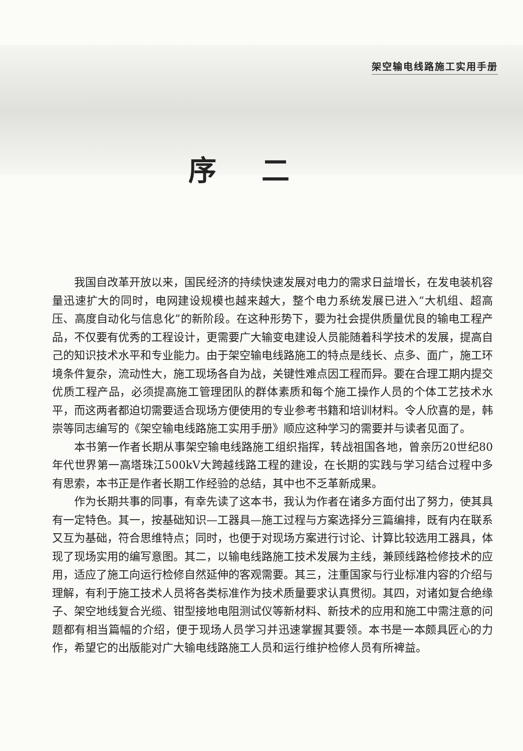架空输电线路施工实用手册
序二
我国自改革开放以来，国民经济的持续快速发展对电力的需求日益增长，在发电装机容量迅速扩大的同时，电网建设规模也越来越大，整个电力系统发展已进入“大机组、超高压、高度自动化与信息化”的新阶段。在这种形势下，要为社会提供质量优良的输电工程产品，不仅要有优秀的工程设计，更需要广大输变电建设人员能随着科学技术的发展，提高自己的知识技术水平和专业能力。由于架空输电线路施工的特点是线长、点多、面广，施工环境条件复杂，流动性大，施工现场各自为战，关键性难点因工程而异。要在合理工期内提交优质工程产品，必须提高施工管理团队的群体素质和每个施工操作人员的个体工艺技术水平，而这两者都迫切需要适合现场方便使用的专业参考书籍和培训材料。令人欣喜的是，韩崇等同志编写的《架空输电线路施工实用手册》顺应这种学习的需要并与读者见面了。
本书第一作者长期从事架空输电线路施工组织指挥，转战祖国各地，曾亲历20世纪80年代世界第一高塔珠江500kV大跨越线路工程的建设，在长期的实践与学习结合过程中多有思索，本书正是作者长期工作经验的总结，其中也不乏革新成果。
作为长期共事的同事，有幸先读了这本书，我认为作者在诸多方面付出了努力，使其具有一定特色。其一，按基础知识—工器具—施工过程与方案选择分三篇编排，既有内在联系又互为基础，符合思维特点；同时，也便于对现场方案进行讨论、计算比较选用工器具，体现了现场实用的编写意图。其二，以输电线路施工技术发展为主线，兼顾线路检修技术的应用，适应了施工向运行检修自然延伸的客观需要。其三，注重国家与行业标准内容的介绍与理解，有利于施工技术人员将各类标准作为技术质量要求认真贯彻。其四，对诸如复合绝缘子、架空地线复合光缆、钳型接地电阻测试仪等新材料、新技术的应用和施工中需注意的问题都有相当篇幅的介绍，便于现场人员学习并迅速掌握其要领。本书是一本颇具匠心的力作，希望它的出版能对广大输电线路施工人员和运行维护检修人员有所裨益。